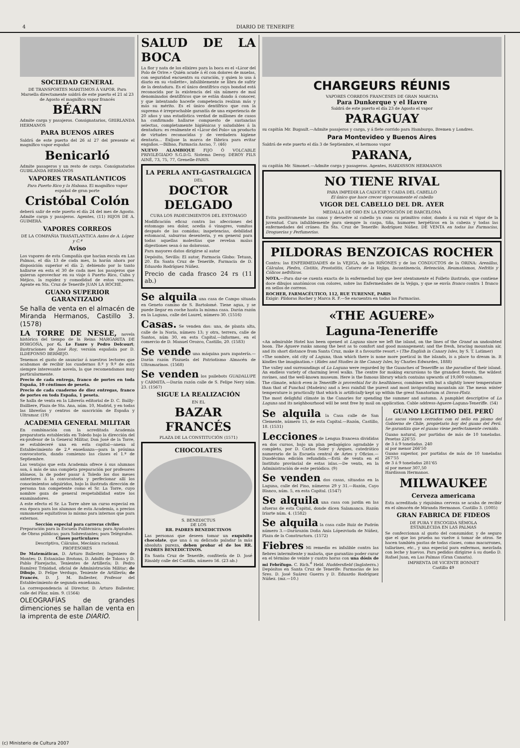4 DIARIO DE TENERIFE
SOCIEDAD GENERAL
DE TRANSPORTES MARITIMOS Á VAPOR. Para Marsella directamente saldrá de este puerto el 21 al 23 de Agosto el magnífico vapor francés
BÉARN
Admite carga y pasajeros. Consignatarios, GHIRLANDA HERMANOS
PARA BUENOS AIRES
Saldrá de este puerto del 26 al 27 del presente el magnífico vapor español
Benicarló
Admite pasageros y un resto de carga. Consignatarios GUIRLANDA HERMANOS
VAPORES TRASATLÁNTICOS
Para Puerto Rico y la Habana. El magnífico vapor español de gran porte
Cristóbal Colón
deberá salir de este puerto el día 24 del mes de Agosto. Admite carga y pasajeros. Agentes, (11) HIJOS DE A. GUIMERÁ.
VAPORES CORREOS
DE LA COMPAÑIA TRASATLANTICA Antes de A. López y C.ª
Aviso
Los vapores de esta Compañía que hacian escala en Las Palmas, el día 13 de cada mes, la harán ahora por disposición superior el día 2; debiendo por lo tanto hallarse en esta el 30 de cada mes los pasajeros que quieran aprovechar en su viaje á Puerto Rico, Cuba y Méjico, la rapidez y comodidad de estos vapores. Agente en Sta. Cruz de Tenerife JUAN LA ROCHE.
GUANO SUPERIOR GARANTIZADO
Se halla de venta en el almacén de Miranda Hermanos, Castillo 3. (1578)
LA TORRE DE NESLE, novela histórica del tiempo de la Reina MARGARITA DE BORGOÑA, por G. Le Faure y Pedro Delcourt; ilustraciones de José Roy, versión española por D. ILDEFONSO BERMEJO.
Tenemos el gusto de anunciar á nuestros lectores que acabamos de recibir los cuadernos 8.º y 9.º de esta siempre interesante novela, la que recomendamos muy particularmente.
Precio de cada entrega, franco de portes en toda España, 10 céntimos de peseta.
Precio de cada cuaderno de diez entregas, franco de portes en toda España, 1 peseta.
Se halla de venta en la Librería editorial de D. C. Bailly-Bailliere, Plaza de Sta. Ana, núm. 10, Madrid, y en todas las librerías y centros de suscrición de España y Ultramar. (19)
ACADEMIA GENERAL MILITAR
En combinación con la acreditada Academia preparatoria establecida en Toledo bajo la dirección del ex-profesor de la General Militar, Don José de la Torre, se estableceré una en esta capital—anexa al Establecimiento de 2.ª enseñanza—para la próxima convocatoria, dando comienzo las clases el 1.º de Septiembre.
Las ventajas que esta Academia ofrece á sus alumnos son, á más de una completa preparación por profesores idóneos, la de poder pasar á Toledo los dos meses anteriores á la convocatoria y perfecionar allí los conocimientos adquiridos, bajo la ilustrada dirección de persona tan competente como el Sr. La Torre, cuyo nombre goza de general respetabilidad entre los examinadores.
A este efecto el Sr. La Torre abre un curso especial en esa época para los alumnos de esta Academia, a precios sumamente equitativos lo mismo para internos que para externos.
Sección especial para carreras civiles
Preparación para la Escuela Politécnica; para Ayudantes de Obras públicas; para Sobrestantes; para Telégrafos.
Clases particulares
Descriptiva, Cálculos, Mecánica racional.
PROFESORES
De Matemáticas, D. Arturo Ballester, Ingeniero de Montes; D. Estanislao Brotons, D. Adolfo de Tolosa y D. Pablo Florejachs, Tenientes de Artillería; D. Pedro Ramírez Trinidad, oficial de Administración Militar; de Dibujo, D. Felipe Verdugo, Teniente de Artillería; de Francés, D. J. M. Ballester, Profesor del Establecimiento de segunda enseñanza.
La correspondencia al Director, D. Arturo Ballester, calle del Pilar, núm. 9. (1564)
OLEOGRAFÍAS de grandes dimenciones se hallan de venta en la imprenta de este DIARIO.
SALUD DE LA BOCA
La flor y nata de los elixires para la boca es el «Licor del Polo de Orive.» Quién acude á él con dolores de muelas, con seguridad encuentra su curación, y quien lo usa á diario en su «toilette», infaliblemente se libra de sufrir de la dentadura. Es el único dentífrico cuya bondad está reconocida por la existencia del sin número de mal denominados dentífricos que se están dando á conocer, y que intentando hacerle competencia realzan más y más su mérito. Es el único dentífrico que con la suprema é irreprochable garantía de una experiencia de 20 años y una estadística verdad de millones de casos ha confirmado hallarse compuesto de sustancias selectas, completamente higiénicas y saludables á la dentadura: es realmente el «Licor del Polo» un producto de virtudes reconocidas y de verdadera higiene dentaria... Exíjase la marca de fábrica para evitar engaños.—Bilbao, Farmacia Ascao, 7. (46)
NUEVO ALAMBIQUE FIJO Ó VOLCABLE PRIVILEGIADO S.G.D.G. Sistema Deroy. DEROY FILS AINÉ, 73, 75, 77, Grenelle-PARIS.
LA PERLA ANTI-GASTRALGICA
DEL
DOCTOR DELGADO
CURA LOS PADECIMIENTOS DEL ESTOMAGO
Modificación eficaz contra las afecciones del estomago sea dolor, acedia ó vinagres, vomitos después de las comidas; inapetencias, debilidad estomacal, saburras desenteria, y en general para todas aquellas molestias que revelan malas digestiones sean ó no dolorosas.
Para mayores datos dirigirse al autor
Depósito, Sevilla: El autor, Farmacia Globo: Tetuan, 20. En Santa Cruz de Tenerife, Farmacia de D. Eduardo Rodríguez Núñez.
Precio de cada frasco 24 rs (11 ab.)
Se alquila una casa de Campo situada en Geneto camino de S. Bartolomé. Tiene agua, y se puede llegar en coche hasta la misma casa. Darán razón en la Laguna, calle del Laurel, número 30. (1516)
Casas. Se venden dos: una, de planta alta, calle de la Noria, número 13; y otra, terrera, calle de Santos, núm 30, en esta Capital.—Informes, en el comercio de D. Manuel Orozco, Castillo, 20. (1583)
Se vende una máquina para zapatería.—Darán razón Plazuela del Patriotismo Almacén de Ultramarinos. (1568)
Se venden los pailebots GUADALUPE y CARMITA.—Darán razón calle de S. Felipe Nery núm. 23. (1567)
SIGUE LA REALIZACIÓN
EN EL
BAZAR FRANCÉS
PLAZA DE LA CONSTITUCIÓN (1571)
CHOCOLATES
S. BENEDICTUS
DE LOS
RR. PADRES BENEDICTINOS
Las personas que deseen tomar un exquisito chocolate, que una á su delicado paladar la más absoluta pureza, deben probar el de los RR. PADRES BENEDICTINOS.
En Santa Cruz de Tenerife, confitería de D. José Rinaldy calle del Castillo, número 56. (23 ab.)
CHARGEURS RÉUNIS
VAPORES CORREOS FRANCESES DE GRAN MARCHA
Para Dunkerque y el Havre
Saldrá de este puerto el día 23 de Agosto el vapor
PARAGUAY
su capitán Mr. Bugault.—Admite pasajeros y carga, y á flete corrido para Hamburgo, Bremen y Londres.
Para Montevideo y Buenos Aires
Saldrá de este puerto el día 3 de Septiembre, el hermoso vapor
PARANA,
su capitán Mr. Simonet.—Admite carga y pasageros. Agentes, HARDISSON HERMANOS
NO TIENE RIVAL
PARA IMPEDIR LA CALVICIE Y CAIDA DEL CABELLO
El único que hace crecer vigorosamente el cabello
VIGOR DEL CABELLO DEL DR. AYER
MEDALLA DE ORO EN LA EXPOSICIÓN DE BARCELONA
Evita positivamente las canas y devuelve al cabello ya cano su primitivo color, dando á su raiz el vigor de la juventud. Cura infaliblemente para siempre la caspa, tiña, humores herpéticos en la cabeza y todas las enfermedades del cráneo. En Sta. Cruz de Tenerife: Rodríguez Núñez. DE VENTA en todas las Farmacias, Droguerias y Perfumerias.
PILDORAS BENZOICAS ROCHER
Contra: las ENFERMEDADES de la VEJIGA, de los RIÑONES y de los CONDUCTOS de la ORINA: Arenillas, Cálculos, Piedra, Cistitis, Prostatitis, Catarro de la Vejiga, Incontinencia, Retención, Reumatismos, Nefritis y Cólicos nefríticos.
NOTA.—Para dar-se cuenta exacta de la enfermedad hay que leer atentamente el Folleto ilustrado, que contiene doce dibujos anatómicos con colores, sobre las Enfermedades de la Vejiga, y que se envía franco contra 1 franco en sellos de correos.
ROCHER, FARMACÉUTICO, 112, RUE TURENNE, PARIS
Exigir: Pildoras Rocher y Marca R. F.—Se encuentra en todas las Farmacias.
«THE AGUERE»
Laguna-Teneriffe
«An admirable Hotel has been opened at Laguna since we left the island, on the lines of the Grand an undoubted boon. The Aguere ranks among the best as to comfort and good management; and the fresh, bracing mountain air, and its short distance from Santa Cruz, make it a favourite resort.» (The English in Canary Isles, by S. T. Latimer)
«The sombre, old city of Laguna, than which there is none more poetical in the islands, is a place to dream in. It kindles the imagination.» (Rides and Studies in the Canary Isles, by Charles Edwardes, 1888)
The valley and surroundings of La Laguna were regarded by the Guanches of Teneriffe as the paradise of their island. An endless variety of charming level walks. The centre for making excursions to the grandest forests, the wildest ravines, and the well-known museum. Here is the famous library which contains upwards of 19,000 volumes.
The climate, which even in Teneriffe is proverbial for its healthiness, combines with but a slightly lower temperature than that of Funchal (Madeira) and a less rainfall the purest and most invigorating mountain air. The mean winter temperature is practically that which is artificially kept up within the great Sanatorium at Davos-Platz.
The most delighful climate in the Canaries for spending the summer and autumn. A pamphlet descriptive of La Laguna and its neighbourhood will be sent free by mail on application. Cable address-Aguere-Laguna-Teneriffe. (54)
Se alquila la Casa calle de San Clemente, número 15, de esta Capital.—Razón, Castillo, 18. (1531)
Lecciones de Lengua francesa divididas en dos cursos, bajo un plan pedagógico agradable y completo, por D. Carlos Soler y Arques, catedrático numerario de la Escuela central de Artes y Oficios.—Duodécima edición refundida.—Está de venta en el Instituto provincial de estas islas.—De venta, en la Administración de este periódico. (9)
Se venden dos casas, situadas en la Laguna, calle del Pino, números 29 y 31.—Razón, Cayo Blanco, núm. 5, en esta Capital. (1547)
Se alquila una casa con jardin en las afueras de esta Capital, donde dicen Salamanca. Razón Iriarte núm. 4. (1582)
Se alquila la casa calle Ruiz de Padrón número 3.—Darárazón Doña Ania Lópezviuda de Núñez, Plaza de la Constructora. (1572)
Fiebres Mi remedio es infalible contra las fiebres intermitente y malaria, que garantizo poder curar en el término de veinte y cuatro horas con una dósis de mi Febrífugo. C. Rich.<sup>d</sup> Held. Huddersfield (Inglaterra.) Depósitos en Santa Cruz de Tenerife: Farmacias de los Sres. D. José Suárez Guerra y D. Eduardo Rodríguez Núñez. (mz.—10.)
GUANO LEGITIMO DEL PERÚ
Los sacos vienen cerrados con el sello en plomo del Gobierno de Chile, propietario hoy del guano del Perú. Se garantiza que el guano viene perfectamente cernido.
Guano natural, por partidas de más de 10 toneladas. Pesetas 226'55
de 3 á 9 toneladas. 240
al por menor 266'50
Guano superior, por partidas de más de 10 toneladas 267'55
de 3 á 9 toneladas 281'65
al por menor 307,50
Hardisson Hermanos.
MILWAUKEE
Cerveza americana
Esta acreditada y riquisima cerveza se acaba de recibir en el almacén de Miranda Hermanos. Castillo 3. (1005)
GRAN FABRICA DE FIDEOS
DE PURA Y ESCOGIDA SÉMOLA
ESTABLECIDA EN LAS PALMAS
Se confeccionan al gusto del consumidor, y de seguro que el que los prueba no vuelve á tomar de otros. Se hacen también pastas de todas clases, como macarrones, tallarines, etc., y una especial para enfermos, mezclada con leche y huevos. Para pedidos dirigirse á su dueño D. Rafael Juan, en Las Palmas (Gran Canaria).
IMPRENTA DE VICENTE BONNET
Castillo 49
(c) Ministerio de Cultura 2007